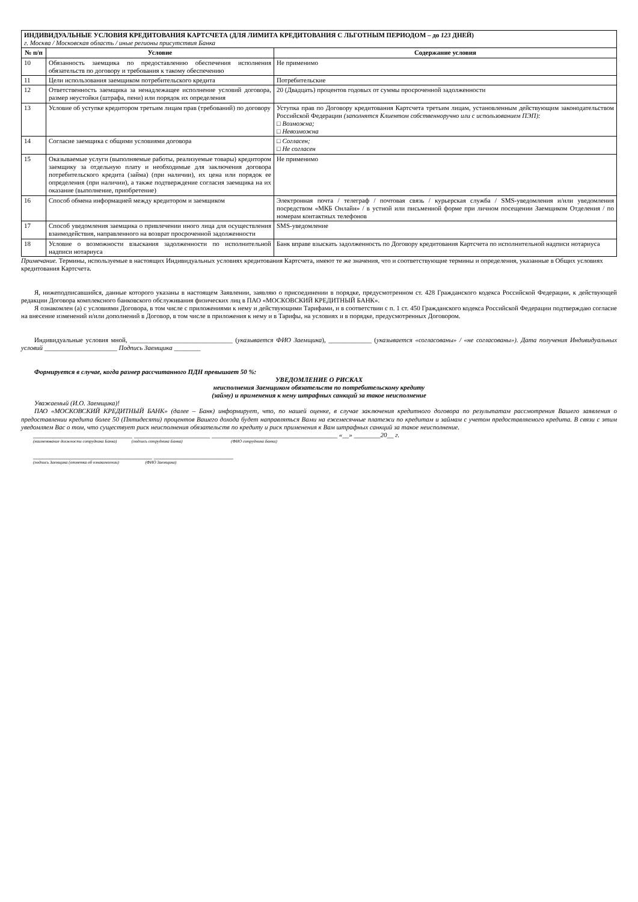| ИНДИВИДУАЛЬНЫЕ УСЛОВИЯ КРЕДИТОВАНИЯ КАРТСЧЕТА (ДЛЯ ЛИМИТА КРЕДИТОВАНИЯ С ЛЬГОТНЫМ ПЕРИОДОМ – до 123 ДНЕЙ) г. Москва / Московская область / иные регионы присутствия Банка | | |
| № п/п | Условие | Содержание условия |
| 10 | Обязанность заемщика по предоставлению обеспечения исполнения обязательств по договору и требования к такому обеспечению | Не применимо |
| 11 | Цели использования заемщиком потребительского кредита | Потребительские |
| 12 | Ответственность заемщика за ненадлежащее исполнение условий договора, размер неустойки (штрафа, пени) или порядок их определения | 20 (Двадцать) процентов годовых от суммы просроченной задолженности |
| 13 | Условие об уступке кредитором третьим лицам прав (требований) по договору | Уступка прав по Договору кредитования Картсчета третьим лицам, установленным действующим законодательством Российской Федерации (заполнятся Клиентом собственноручно или с использованием ПЭП): □ Возможна; □ Невозможна |
| 14 | Согласие заемщика с общими условиями договора | □ Согласен; □ Не согласен |
| 15 | Оказываемые услуги (выполняемые работы, реализуемые товары) кредитором заемщику за отдельную плату и необходимые для заключения договора потребительского кредита (займа) (при наличии), их цена или порядок ее определения (при наличии), а также подтверждение согласия заемщика на их оказание (выполнение, приобретение) | Не применимо |
| 16 | Способ обмена информацией между кредитором и заемщиком | Электронная почта / телеграф / почтовая связь / курьерская служба / SMS-уведомления и/или уведомления посредством «МКБ Онлайн» / в устной или письменной форме при личном посещении Заемщиком Отделения / по номерам контактных телефонов |
| 17 | Способ уведомления заемщика о привлечении иного лица для осуществления взаимодействия, направленного на возврат просроченной задолженности | SMS-уведомление |
| 18 | Условие о возможности взыскания задолженности по исполнительной надписи нотариуса | Банк вправе взыскать задолженность по Договору кредитования Картсчета по исполнительной надписи нотариуса |
Примечание. Термины, используемые в настоящих Индивидуальных условиях кредитования Картсчета, имеют те же значения, что и соответствующие термины и определения, указанные в Общих условиях кредитования Картсчета.
Я, нижеподписавшийся, данные которого указаны в настоящем Заявлении, заявляю о присоединении в порядке, предусмотренном ст. 428 Гражданского кодекса Российской Федерации, к действующей редакции Договора комплексного банковского обслуживания физических лиц в ПАО «МОСКОВСКИЙ КРЕДИТНЫЙ БАНК».
Я ознакомлен (а) с условиями Договора, в том числе с приложениями к нему и действующими Тарифами, и в соответствии с п. 1 ст. 450 Гражданского кодекса Российской Федерации подтверждаю согласие на внесение изменений и/или дополнений в Договор, в том числе в приложения к нему и в Тарифы, на условиях и в порядке, предусмотренных Договором.
Индивидуальные условия мной, _______________________________ (указывается ФИО Заемщика), _____________ (указывается «согласованы» / «не согласованы»). Дата получения Индивидуальных условий ______________________ Подпись Заемщика ________
Формируется в случае, когда размер рассчитанного ПДН превышает 50 %:
УВЕДОМЛЕНИЕ О РИСКАХ
неисполнения Заемщиком обязательств по потребительскому кредиту
(займу) и применения к нему штрафных санкций за такое неисполнение
Уважаемый (И.О. Заемщика)!
ПАО «МОСКОВСКИЙ КРЕДИТНЫЙ БАНК» (далее – Банк) информирует, что, по нашей оценке, в случае заключения кредитного договора по результатам рассмотрения Вашего заявления о предоставлении кредита более 50 (Пятидесяти) процентов Вашего дохода будет направляться Вами на ежемесячные платежи по кредитам и займам с учетом предоставляемого кредита. В связи с этим уведомляем Вас о том, что существует риск неисполнения обязательств по кредиту и риск применения к Вам штрафных санкций за такое неисполнение.
______________________________ _______________________ ______________________________________ «__» ________20__ г.
(наименование должности сотрудника Банка) (подпись сотрудника Банка) (ФИО сотрудника Банка)
____________________________________ ________________________
(подпись Заемщика (отметка об ознакомлении) (ФИО Заемщика)